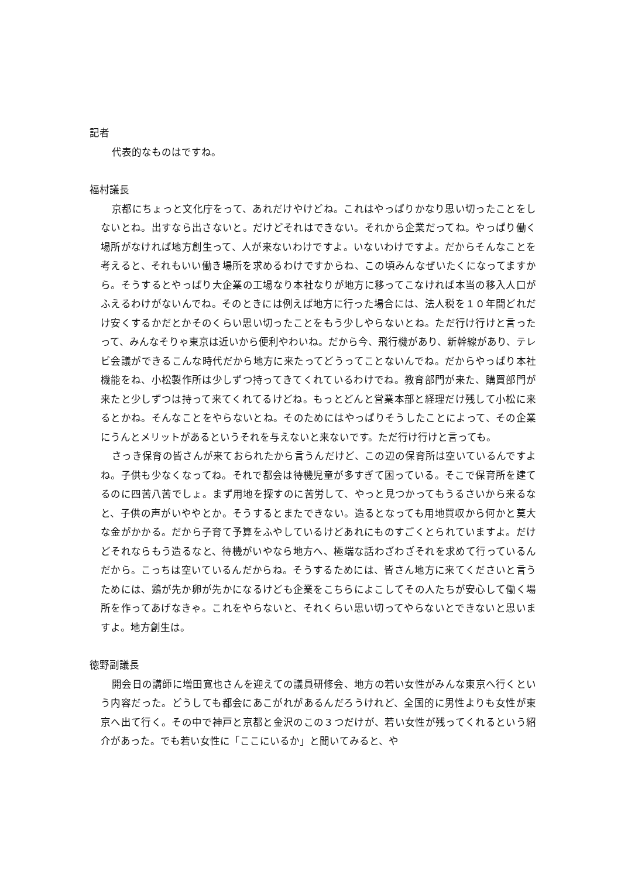記者
代表的なものはですね。
福村議長
京都にちょっと文化庁をって、あれだけやけどね。これはやっぱりかなり思い切ったことをしないとね。出すなら出さないと。だけどそれはできない。それから企業だってね。やっぱり働く場所がなければ地方創生って、人が来ないわけですよ。いないわけですよ。だからそんなことを考えると、それもいい働き場所を求めるわけですからね、この頃みんなぜいたくになってますから。そうするとやっぱり大企業の工場なり本社なりが地方に移ってこなければ本当の移入人口がふえるわけがないんでね。そのときには例えば地方に行った場合には、法人税を１０年間どれだけ安くするかだとかそのくらい思い切ったことをもう少しやらないとね。ただ行け行けと言ったって、みんなそりゃ東京は近いから便利やわいね。だから今、飛行機があり、新幹線があり、テレビ会議ができるこんな時代だから地方に来たってどうってことないんでね。だからやっぱり本社機能をね、小松製作所は少しずつ持ってきてくれているわけでね。教育部門が来た、購買部門が来たと少しずつは持って来てくれてるけどね。もっとどんと営業本部と経理だけ残して小松に来るとかね。そんなことをやらないとね。そのためにはやっぱりそうしたことによって、その企業にうんとメリットがあるというそれを与えないと来ないです。ただ行け行けと言っても。
さっき保育の皆さんが来ておられたから言うんだけど、この辺の保育所は空いているんですよね。子供も少なくなってね。それで都会は待機児童が多すぎて困っている。そこで保育所を建てるのに四苦八苦でしょ。まず用地を探すのに苦労して、やっと見つかってもうるさいから来るなと、子供の声がいややとか。そうするとまたできない。造るとなっても用地買収から何かと莫大な金がかかる。だから子育て予算をふやしているけどあれにものすごくとられていますよ。だけどそれならもう造るなと、待機がいやなら地方へ、極端な話わざわざそれを求めて行っているんだから。こっちは空いているんだからね。そうするためには、皆さん地方に来てくださいと言うためには、鶏が先か卵が先かになるけども企業をこちらによこしてその人たちが安心して働く場所を作ってあげなきゃ。これをやらないと、それくらい思い切ってやらないとできないと思いますよ。地方創生は。
徳野副議長
開会日の講師に増田寛也さんを迎えての議員研修会、地方の若い女性がみんな東京へ行くという内容だった。どうしても都会にあこがれがあるんだろうけれど、全国的に男性よりも女性が東京へ出て行く。その中で神戸と京都と金沢のこの３つだけが、若い女性が残ってくれるという紹介があった。でも若い女性に「ここにいるか」と聞いてみると、や